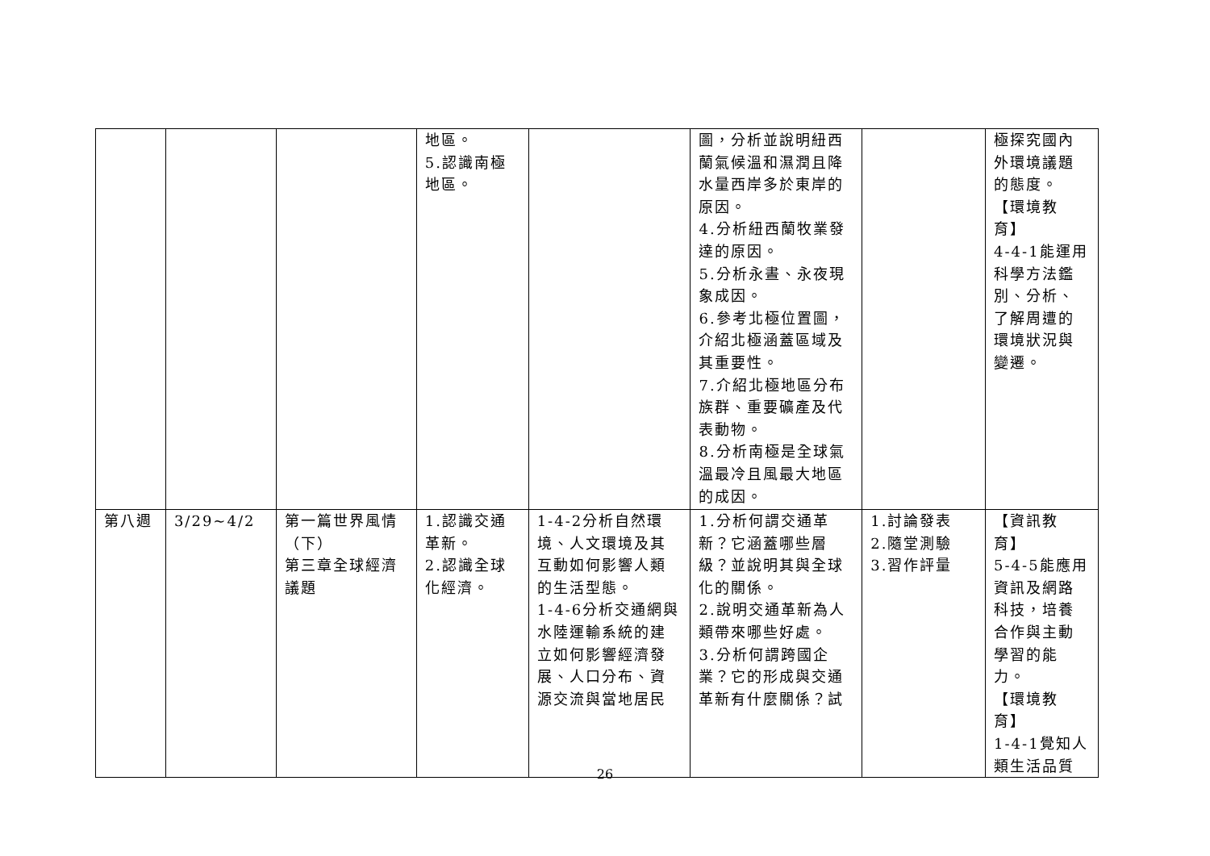| | | | 地區。 5.認識南極地區。 | | 圖，分析並說明紐西蘭氣候溫和濕潤且降水量西岸多於東岸的原因。 4.分析紐西蘭牧業發達的原因。 5.分析永晝、永夜現象成因。 6.參考北極位置圖，介紹北極涵蓋區域及其重要性。 7.介紹北極地區分布族群、重要礦產及代表動物。 8.分析南極是全球氣溫最冷且風最大地區的成因。 | | 極探究國內外環境議題的態度。 【環境教育】 4-4-1能運用科學方法鑑別、分析、了解周遭的環境狀況與變遷。 |
| 第八週 | 3/29~4/2 | 第一篇世界風情（下） 第三章全球經濟議題 | 1.認識交通革新。 2.認識全球化經濟。 | 1-4-2分析自然環境、人文環境及其互動如何影響人類的生活型態。 1-4-6分析交通網與水陸運輸系統的建立如何影響經濟發展、人口分布、資源交流與當地居民 | 1.分析何謂交通革新？它涵蓋哪些層級？並說明其與全球化的關係。 2.說明交通革新為人類帶來哪些好處。 3.分析何謂跨國企業？它的形成與交通革新有什麼關係？試 | 1.討論發表 2.隨堂測驗 3.習作評量 | 【資訊教育】 5-4-5能應用資訊及網路科技，培養合作與主動學習的能力。 【環境教育】 1-4-1覺知人類生活品質 |
26